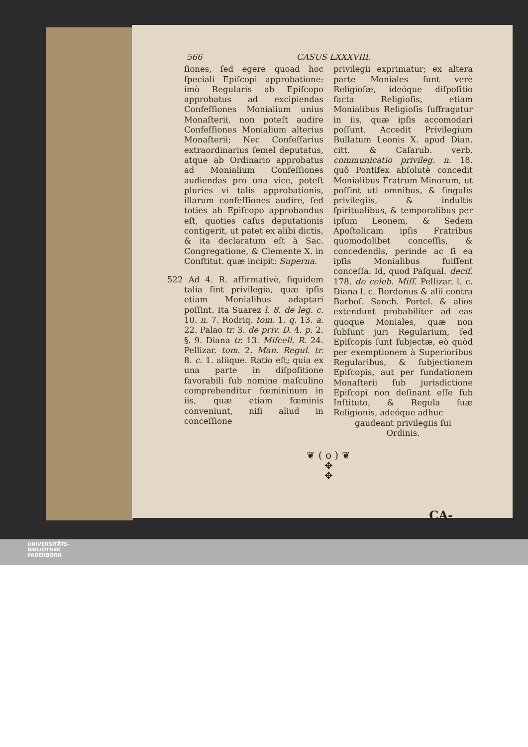566 CASUS LXXXVIII.
ſiones, ſed egere quoad hoc ſpeciali Epiſcopi approbatione: imò Regularis ab Epiſcopo approbatus ad excipiendas Confeſſiones Monialium unius Monaſterii, non poteſt audire Confeſſiones Monialium alterius Monaſterii; Nec Confeſſarius extraordinarius ſemel deputatus, atque ab Ordinario approbatus ad Monialium Confeſſiones audiendas pro una vice, poteſt pluries vi talis approbationis, illarum confeſſiones audire, ſed toties ab Epiſcopo approbandus eſt, quoties caſus deputationis contigerit, ut patet ex alibi dictis, & ita declaratum eſt à Sac. Congregatione, & Clemente X. in Conſtitut. quæ incipit: Superna.
522 Ad 4. R. affirmativè, ſiquidem talia ſint privilegia, quæ ipſis etiam Monialibus adaptari poſſint. Ita Suarez l. 8. de leg. c. 10. n. 7. Rodriq. tom. 1. q. 13. a. 22. Palao tr. 3. de priv. D. 4. p. 2. §. 9. Diana tr. 13. Miſcell. R. 24. Pellizar. tom. 2. Man. Regul. tr. 8. c. 1. aliique. Ratio eſt; quia ex una parte in diſpoſitione favorabili ſub nomine maſculino comprehenditur fœmininum in iis, quæ etiam fœminis conveniunt, niſi aliud in conceſſione
privilegii exprimatur; ex altera parte Moniales ſunt verè Religioſæ, ideóque diſpoſitio facta Religioſis, etiam Monialibus Religioſis ſuffragatur in iis, quæ ipſis accomodari poſſunt. Accedit Privilegium Bullatum Leonis X. apud Dian. citt. & Caſarub. verb. communicatio privileg. n. 18. quô Pontifex abſolutè concedit Monialibus Fratrum Minorum, ut poſſint uti omnibus, & ſingulis privilegiis, & indultis ſpiritualibus, & temporalibus per ipſum Leonem, & Sedem Apoſtolicam ipſis Fratribus quomodolibet conceſſis, & concedendis, perinde ac ſi ea ipſis Monialibus fuiſſent conceſſa. Id, quod Paſqual. deciſ. 178. de celeb. Miſſ. Pellizar. l. c. Diana l. c. Bordonus & alii contra Barboſ. Sanch. Portel. & alios extendunt probabiliter ad eas quoque Moniales, quæ non ſubſunt juri Regularium, ſed Epiſcopis ſunt ſubjectæ, eò quòd per exemptionem à Superioribus Regularibus, & ſubjectionem Epiſcopis, aut per fundationem Monaſterii ſub jurisdictione Epiſcopi non deſinant eſſe ſub Inſtituto, & Regula ſuæ Religionis, adeóque adhuc
gaudeant privilegiis ſui
Ordinis.
❦ ( o ) ❦
✥
✥
CA-
UNIVERSITÄTS-
BIBLIOTHEK
PADERBORN